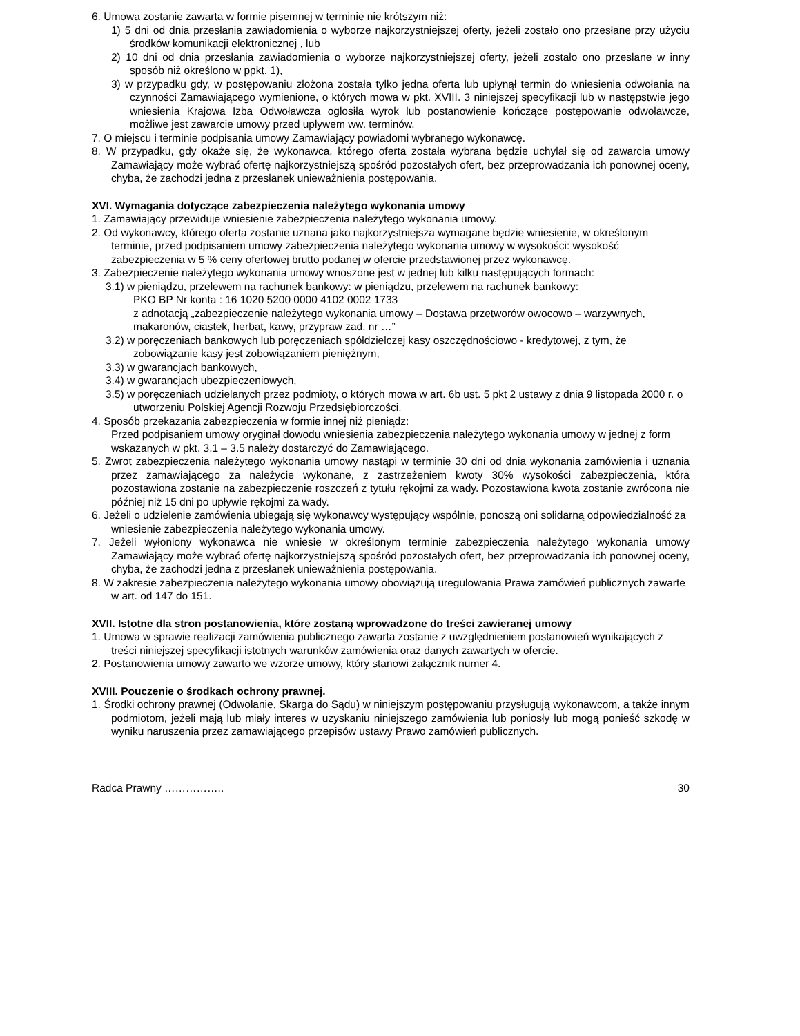6. Umowa zostanie zawarta w formie pisemnej w terminie nie krótszym niż:
1) 5 dni od dnia przesłania zawiadomienia o wyborze najkorzystniejszej oferty, jeżeli zostało ono przesłane przy użyciu środków komunikacji elektronicznej , lub
2) 10 dni od dnia przesłania zawiadomienia o wyborze najkorzystniejszej oferty, jeżeli zostało ono przesłane w inny sposób niż określono w ppkt. 1),
3) w przypadku gdy, w postępowaniu złożona została tylko jedna oferta lub upłynął termin do wniesienia odwołania na czynności Zamawiającego wymienione, o których mowa w pkt. XVIII. 3 niniejszej specyfikacji lub w następstwie jego wniesienia Krajowa Izba Odwoławcza ogłosiła wyrok lub postanowienie kończące postępowanie odwoławcze, możliwe jest zawarcie umowy przed upływem ww. terminów.
7. O miejscu i terminie podpisania umowy Zamawiający powiadomi wybranego wykonawcę.
8. W przypadku, gdy okaże się, że wykonawca, którego oferta została wybrana będzie uchylał się od zawarcia umowy Zamawiający może wybrać ofertę najkorzystniejszą spośród pozostałych ofert, bez przeprowadzania ich ponownej oceny, chyba, że zachodzi jedna z przesłanek unieważnienia postępowania.
XVI. Wymagania dotyczące zabezpieczenia należytego wykonania umowy
1. Zamawiający przewiduje wniesienie zabezpieczenia należytego wykonania umowy.
2. Od wykonawcy, którego oferta zostanie uznana jako najkorzystniejsza wymagane będzie wniesienie, w określonym terminie, przed podpisaniem umowy zabezpieczenia należytego wykonania umowy w wysokości: wysokość zabezpieczenia w 5 % ceny ofertowej brutto podanej w ofercie przedstawionej przez wykonawcę.
3. Zabezpieczenie należytego wykonania umowy wnoszone jest w jednej lub kilku następujących formach:
3.1) w pieniądzu, przelewem na rachunek bankowy: w pieniądzu, przelewem na rachunek bankowy:
PKO BP Nr konta : 16 1020 5200 0000 4102 0002 1733
z adnotacją „zabezpieczenie należytego wykonania umowy – Dostawa przetworów owocowo – warzywnych, makaronów, ciastek, herbat, kawy, przypraw zad. nr …”
3.2) w poręczeniach bankowych lub poręczeniach spółdzielczej kasy oszczędnościowo - kredytowej, z tym, że zobowiązanie kasy jest zobowiązaniem pieniężnym,
3.3) w gwarancjach bankowych,
3.4) w gwarancjach ubezpieczeniowych,
3.5) w poręczeniach udzielanych przez podmioty, o których mowa w art. 6b ust. 5 pkt 2 ustawy z dnia 9 listopada 2000 r. o utworzeniu Polskiej Agencji Rozwoju Przedsiębiorczości.
4. Sposób przekazania zabezpieczenia w formie innej niż pieniądz:
Przed podpisaniem umowy oryginał dowodu wniesienia zabezpieczenia należytego wykonania umowy w jednej z form wskazanych w pkt. 3.1 – 3.5 należy dostarczyć do Zamawiającego.
5. Zwrot zabezpieczenia należytego wykonania umowy nastąpi w terminie 30 dni od dnia wykonania zamówienia i uznania przez zamawiającego za należycie wykonane, z zastrzeżeniem kwoty 30% wysokości zabezpieczenia, która pozostawiona zostanie na zabezpieczenie roszczeń z tytułu rękojmi za wady. Pozostawiona kwota zostanie zwrócona nie później niż 15 dni po upływie rękojmi za wady.
6. Jeżeli o udzielenie zamówienia ubiegają się wykonawcy występujący wspólnie, ponoszą oni solidarną odpowiedzialność za wniesienie zabezpieczenia należytego wykonania umowy.
7. Jeżeli wyłoniony wykonawca nie wniesie w określonym terminie zabezpieczenia należytego wykonania umowy Zamawiający może wybrać ofertę najkorzystniejszą spośród pozostałych ofert, bez przeprowadzania ich ponownej oceny, chyba, że zachodzi jedna z przesłanek unieważnienia postępowania.
8. W zakresie zabezpieczenia należytego wykonania umowy obowiązują uregulowania Prawa zamówień publicznych zawarte w art. od 147 do 151.
XVII. Istotne dla stron postanowienia, które zostaną wprowadzone do treści zawieranej umowy
1. Umowa w sprawie realizacji zamówienia publicznego zawarta zostanie z uwzględnieniem postanowień wynikających z treści niniejszej specyfikacji istotnych warunków zamówienia oraz danych zawartych w ofercie.
2. Postanowienia umowy zawarto we wzorze umowy, który stanowi załącznik numer 4.
XVIII. Pouczenie o środkach ochrony prawnej.
1. Środki ochrony prawnej (Odwołanie, Skarga do Sądu) w niniejszym postępowaniu przysługują wykonawcom, a także innym podmiotom, jeżeli mają lub miały interes w uzyskaniu niniejszego zamówienia lub poniosły lub mogą ponieść szkodę w wyniku naruszenia przez zamawiającego przepisów ustawy Prawo zamówień publicznych.
Radca Prawny …………….. 30